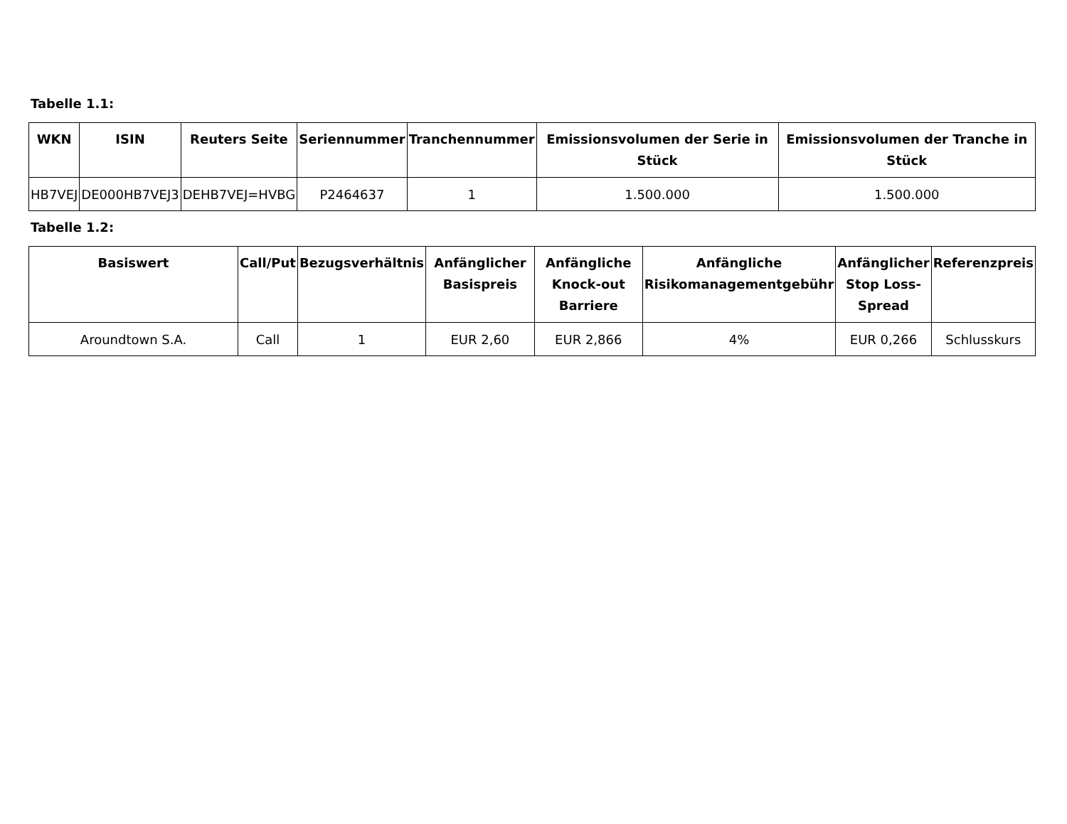Tabelle 1.1:
| WKN | ISIN | Reuters Seite | Seriennummer | Tranchennummer | Emissionsvolumen der Serie in Stück | Emissionsvolumen der Tranche in Stück |
| --- | --- | --- | --- | --- | --- | --- |
| HB7VEJ | DE000HB7VEJ3 | DEHB7VEJ=HVBG | P2464637 | 1 | 1.500.000 | 1.500.000 |
Tabelle 1.2:
| Basiswert | Call/Put | Bezugsverhältnis | Anfänglicher Basispreis | Anfängliche Knock-out Barriere | Anfängliche Risikomanagementgebühr | Anfänglicher Stop Loss-Spread | Referenzpreis |
| --- | --- | --- | --- | --- | --- | --- | --- |
| Aroundtown S.A. | Call | 1 | EUR 2,60 | EUR 2,866 | 4% | EUR 0,266 | Schlusskurs |